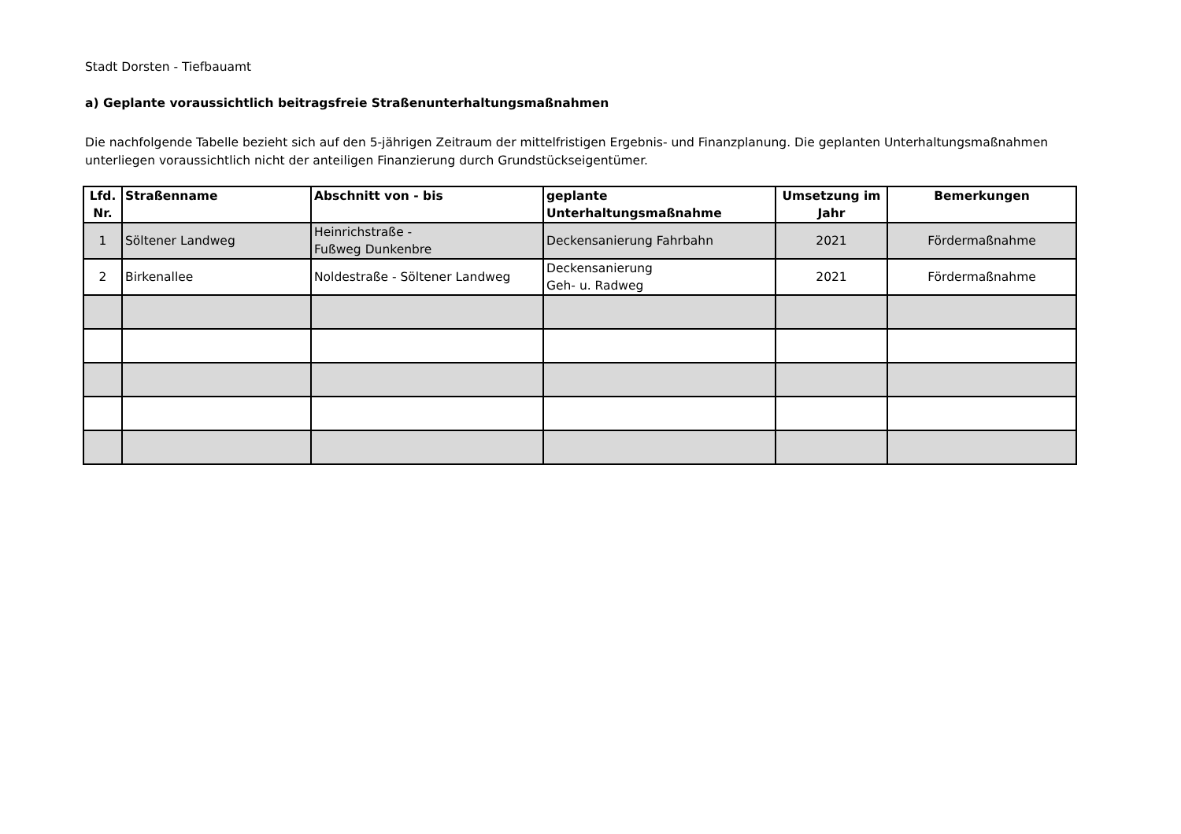Stadt Dorsten - Tiefbauamt
a) Geplante voraussichtlich beitragsfreie Straßenunterhaltungsmaßnahmen
Die nachfolgende Tabelle bezieht sich auf den 5-jährigen Zeitraum der mittelfristigen Ergebnis- und Finanzplanung. Die geplanten Unterhaltungsmaßnahmen unterliegen voraussichtlich nicht der anteiligen Finanzierung durch Grundstückseigentümer.
| Lfd. Nr. | Straßenname | Abschnitt von - bis | geplante Unterhaltungsmaßnahme | Umsetzung im Jahr | Bemerkungen |
| --- | --- | --- | --- | --- | --- |
| 1 | Söltener Landweg | Heinrichstraße - Fußweg Dunkenbre | Deckensanierung Fahrbahn | 2021 | Fördermaßnahme |
| 2 | Birkenallee | Noldestraße - Söltener Landweg | Deckensanierung Geh- u. Radweg | 2021 | Fördermaßnahme |